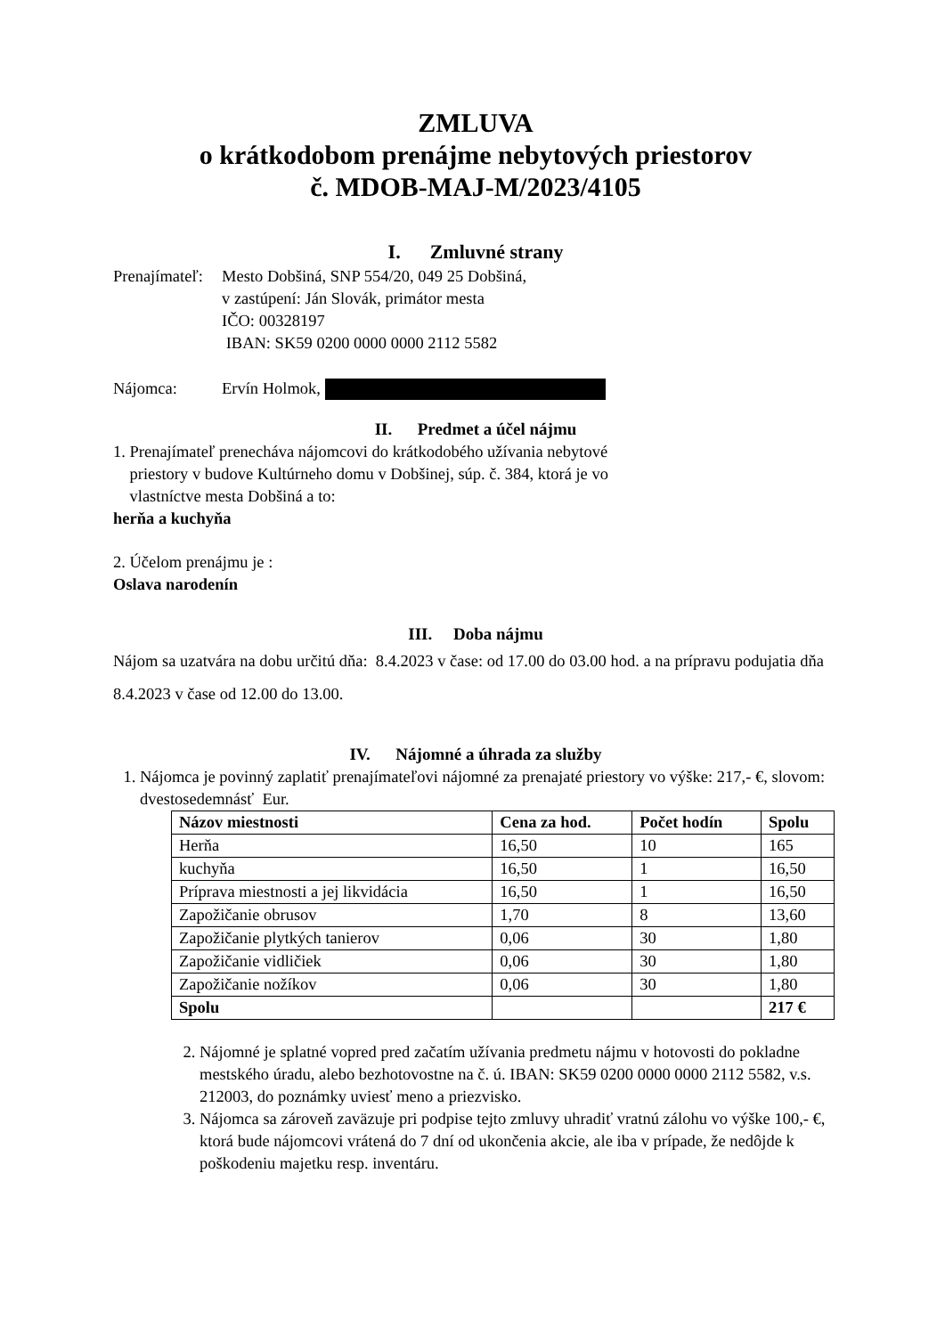ZMLUVA
o krátkodobom prenájme nebytových priestorov
č. MDOB-MAJ-M/2023/4105
I. Zmluvné strany
Prenajímateľ:
Mesto Dobšiná, SNP 554/20, 049 25 Dobšiná,
v zastúpení: Ján Slovák, primátor mesta
IČO: 00328197
IBAN: SK59 0200 0000 0000 2112 5582
Nájomca: Ervín Holmok,
II. Predmet a účel nájmu
1. Prenajímateľ prenecháva nájomcovi do krátkodobého užívania nebytové
priestory v budove Kultúrneho domu v Dobšinej, súp. č. 384, ktorá je vo
vlastníctve mesta Dobšiná a to:
herňa a kuchyňa
2. Účelom prenájmu je :
Oslava narodenín
III. Doba nájmu
Nájom sa uzatvára na dobu určitú dňa: 8.4.2023 v čase: od 17.00 do 03.00 hod. a na prípravu podujatia dňa 8.4.2023 v čase od 12.00 do 13.00.
IV. Nájomné a úhrada za služby
1. Nájomca je povinný zaplatiť prenajímateľovi nájomné za prenajaté priestory vo výške: 217,- €, slovom: dvestosedemnásť Eur.
| Názov miestnosti | Cena za hod. | Počet hodín | Spolu |
| --- | --- | --- | --- |
| Herňa | 16,50 | 10 | 165 |
| kuchyňa | 16,50 | 1 | 16,50 |
| Príprava miestnosti a jej likvidácia | 16,50 | 1 | 16,50 |
| Zapožičanie obrusov | 1,70 | 8 | 13,60 |
| Zapožičanie plytkých tanierov | 0,06 | 30 | 1,80 |
| Zapožičanie vidličiek | 0,06 | 30 | 1,80 |
| Zapožičanie nožíkov | 0,06 | 30 | 1,80 |
| Spolu | | | 217 € |
2. Nájomné je splatné vopred pred začatím užívania predmetu nájmu v hotovosti do pokladne mestského úradu, alebo bezhotovostne na č. ú. IBAN: SK59 0200 0000 0000 2112 5582, v.s. 212003, do poznámky uviesť meno a priezvisko.
3. Nájomca sa zároveň zaväzuje pri podpise tejto zmluvy uhradiť vratnú zálohu vo výške 100,- €, ktorá bude nájomcovi vrátená do 7 dní od ukončenia akcie, ale iba v prípade, že nedôjde k poškodeniu majetku resp. inventáru.